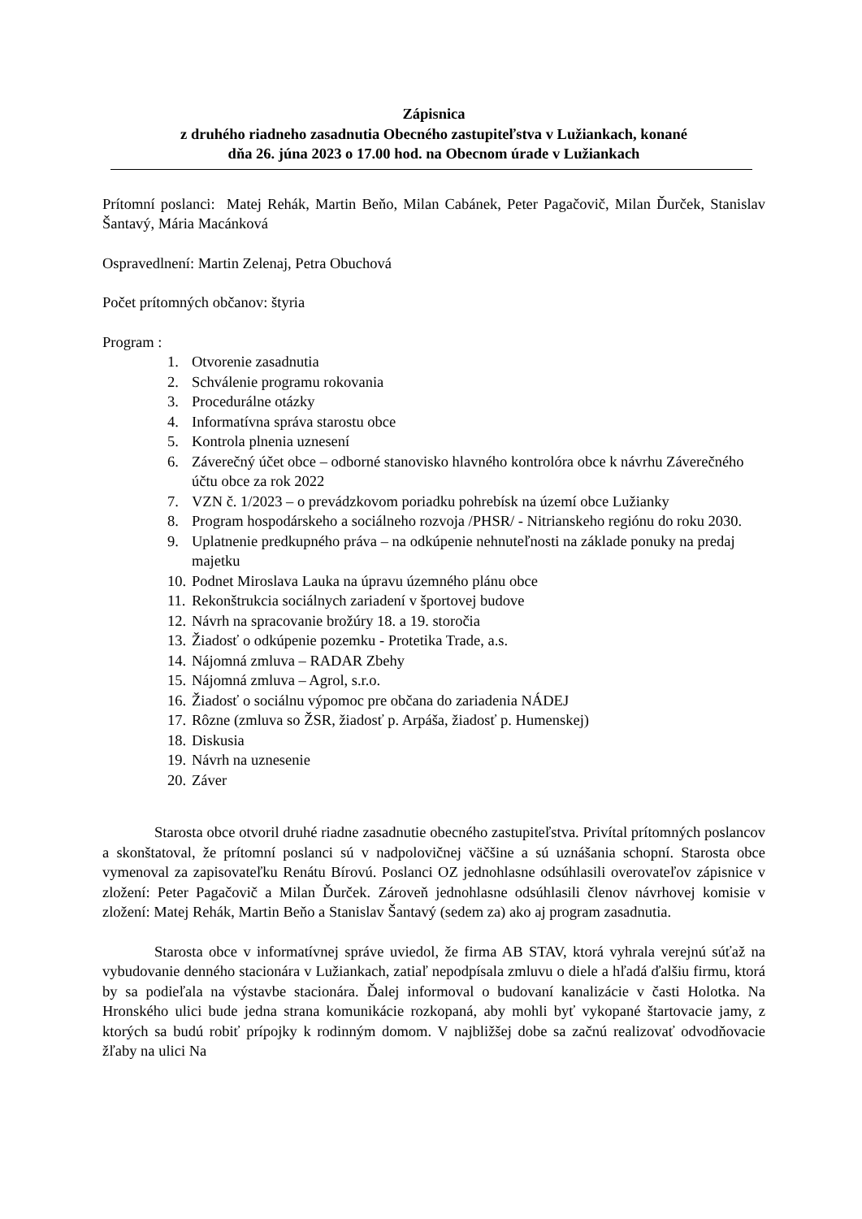Zápisnica
z druhého riadneho zasadnutia Obecného zastupiteľstva v Lužiankach, konané
dňa 26. júna 2023 o 17.00 hod. na Obecnom úrade v Lužiankach
Prítomní poslanci: Matej Rehák, Martin Beňo, Milan Cabánek, Peter Pagačovič, Milan Ďurček, Stanislav Šantavý, Mária Macánková
Ospravedlnení: Martin Zelenaj, Petra Obuchová
Počet prítomných občanov: štyria
Program :
1. Otvorenie zasadnutia
2. Schválenie programu rokovania
3. Procedurálne otázky
4. Informatívna správa starostu obce
5. Kontrola plnenia uznesení
6. Záverečný účet obce – odborné stanovisko hlavného kontrolóra obce k návrhu Záverečného účtu obce za rok 2022
7. VZN č. 1/2023 – o prevádzkovom poriadku pohrebísk na území obce Lužianky
8. Program hospodárskeho a sociálneho rozvoja /PHSR/ - Nitrianskeho regiónu do roku 2030.
9. Uplatnenie predkupného práva – na odkúpenie nehnuteľnosti na základe ponuky na predaj majetku
10. Podnet Miroslava Lauka na úpravu územného plánu obce
11. Rekonštrukcia sociálnych zariadení v športovej budove
12. Návrh na spracovanie brožúry 18. a 19. storočia
13. Žiadosť o odkúpenie pozemku - Protetika Trade, a.s.
14. Nájomná zmluva – RADAR Zbehy
15. Nájomná zmluva – Agrol, s.r.o.
16. Žiadosť o sociálnu výpomoc pre občana do zariadenia NÁDEJ
17. Rôzne (zmluva so ŽSR, žiadosť p. Arpáša, žiadosť p. Humenskej)
18. Diskusia
19. Návrh na uznesenie
20. Záver
Starosta obce otvoril druhé riadne zasadnutie obecného zastupiteľstva. Privítal prítomných poslancov a skonštatoval, že prítomní poslanci sú v nadpolovičnej väčšine a sú uznášania schopní. Starosta obce vymenoval za zapisovateľku Renátu Bírovú. Poslanci OZ jednohlasne odsúhlasili overovateľov zápisnice v zložení: Peter Pagačovič a Milan Ďurček. Zároveň jednohlasne odsúhlasili členov návrhovej komisie v zložení: Matej Rehák, Martin Beňo a Stanislav Šantavý (sedem za) ako aj program zasadnutia.
Starosta obce v informatívnej správe uviedol, že firma AB STAV, ktorá vyhrala verejnú súťaž na vybudovanie denného stacionára v Lužiankach, zatiaľ nepodpísala zmluvu o diele a hľadá ďalšiu firmu, ktorá by sa podieľala na výstavbe stacionára. Ďalej informoval o budovaní kanalizácie v časti Holotka. Na Hronského ulici bude jedna strana komunikácie rozkopaná, aby mohli byť vykopané štartovacie jamy, z ktorých sa budú robiť prípojky k rodinným domom. V najbližšej dobe sa začnú realizovať odvodňovacie žľaby na ulici Na